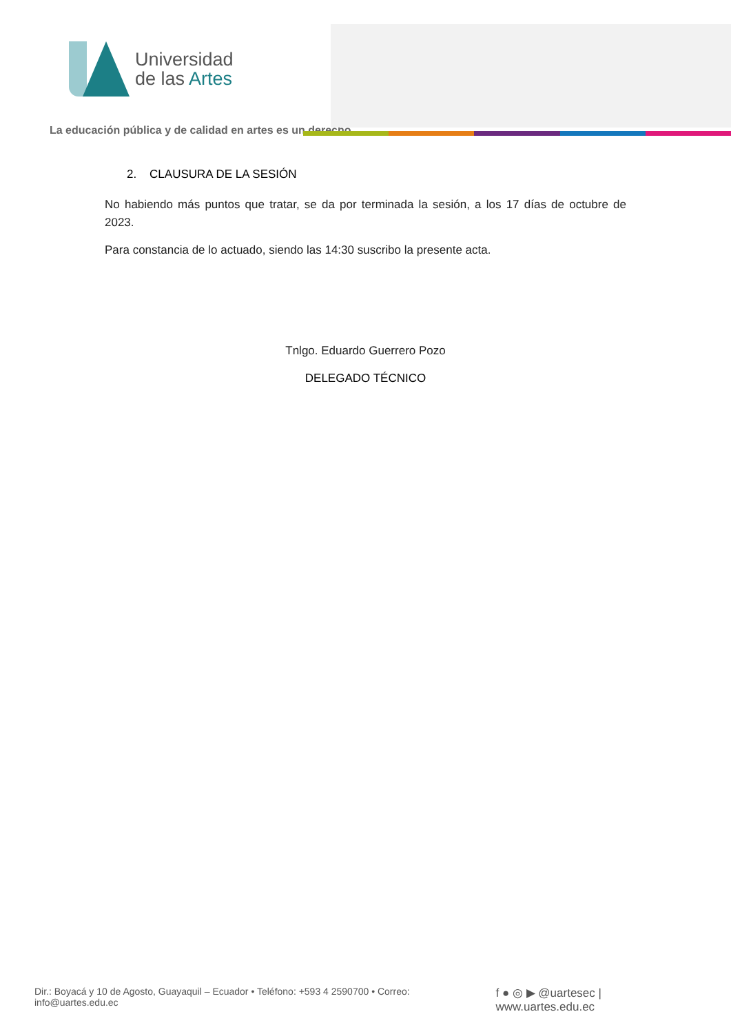Universidad
de las Artes
La educación pública y de calidad en artes es un derecho
2. CLAUSURA DE LA SESIÓN
No habiendo más puntos que tratar, se da por terminada la sesión, a los 17 días de octubre de 2023.
Para constancia de lo actuado, siendo las 14:30 suscribo la presente acta.
Tnlgo. Eduardo Guerrero Pozo
DELEGADO TÉCNICO
Dir.: Boyacá y 10 de Agosto, Guayaquil – Ecuador • Teléfono: +593 4 2590700 • Correo: info@uartes.edu.ec f ● ◎ ▶ @uartesec | www.uartes.edu.ec